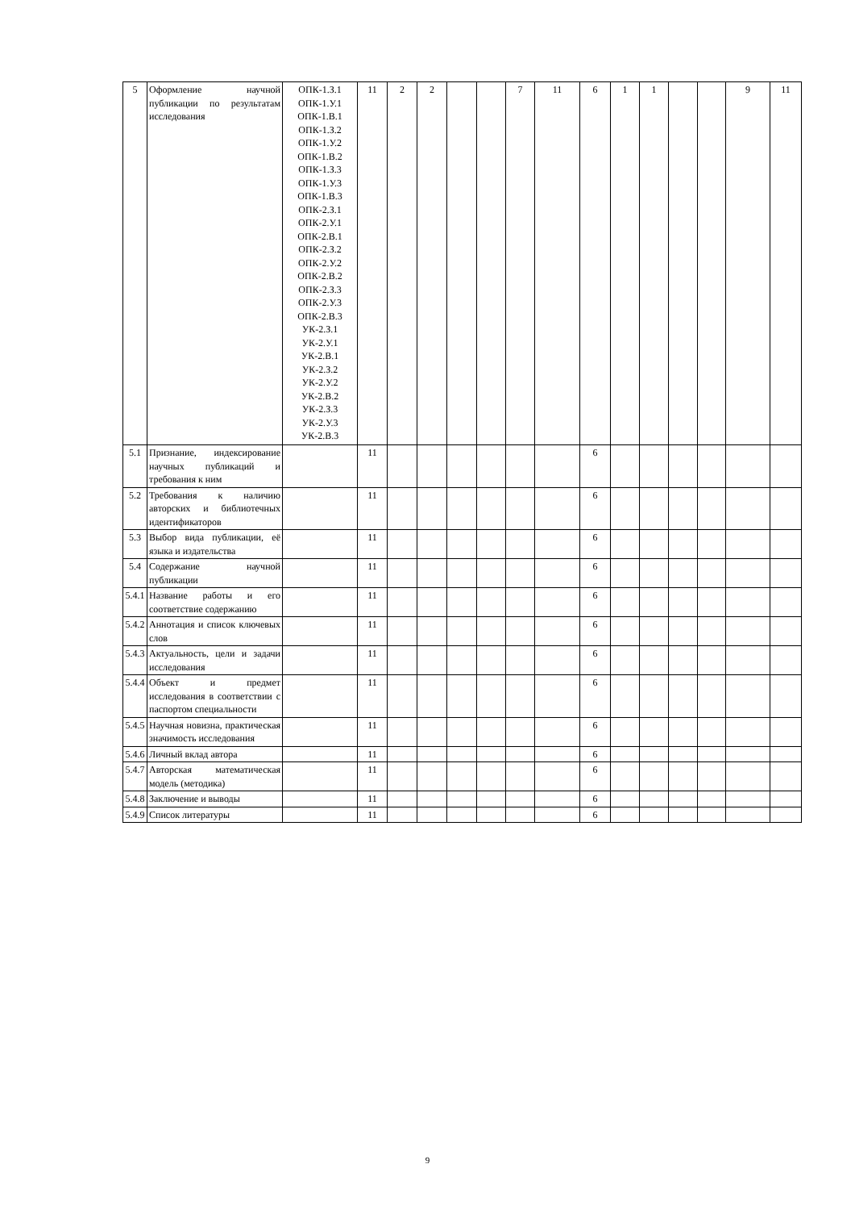| 5 | Оформление научной публикации по результатам исследования | ОПК-1.З.1 ОПК-1.У.1 ОПК-1.В.1 ОПК-1.З.2 ОПК-1.У.2 ОПК-1.В.2 ОПК-1.З.3 ОПК-1.У.3 ОПК-1.В.3 ОПК-2.З.1 ОПК-2.У.1 ОПК-2.В.1 ОПК-2.З.2 ОПК-2.У.2 ОПК-2.В.2 ОПК-2.З.3 ОПК-2.У.3 ОПК-2.В.3 УК-2.З.1 УК-2.У.1 УК-2.В.1 УК-2.З.2 УК-2.У.2 УК-2.В.2 УК-2.З.3 УК-2.У.3 УК-2.В.3 | 11 | 2 | 2 | | | 7 | 11 | 6 | 1 | 1 | | | 9 | 11 |
| 5.1 | Признание, индексирование научных публикаций и требования к ним | | 11 | | | | | | | 6 | | | | | | |
| 5.2 | Требования к наличию авторских и библиотечных идентификаторов | | 11 | | | | | | | 6 | | | | | | |
| 5.3 | Выбор вида публикации, её языка и издательства | | 11 | | | | | | | 6 | | | | | | |
| 5.4 | Содержание научной публикации | | 11 | | | | | | | 6 | | | | | | |
| 5.4.1 | Название работы и его соответствие содержанию | | 11 | | | | | | | 6 | | | | | | |
| 5.4.2 | Аннотация и список ключевых слов | | 11 | | | | | | | 6 | | | | | | |
| 5.4.3 | Актуальность, цели и задачи исследования | | 11 | | | | | | | 6 | | | | | | |
| 5.4.4 | Объект и предмет исследования в соответствии с паспортом специальности | | 11 | | | | | | | 6 | | | | | | |
| 5.4.5 | Научная новизна, практическая значимость исследования | | 11 | | | | | | | 6 | | | | | | |
| 5.4.6 | Личный вклад автора | | 11 | | | | | | | 6 | | | | | | |
| 5.4.7 | Авторская математическая модель (методика) | | 11 | | | | | | | 6 | | | | | | |
| 5.4.8 | Заключение и выводы | | 11 | | | | | | | 6 | | | | | | |
| 5.4.9 | Список литературы | | 11 | | | | | | | 6 | | | | | | |
9